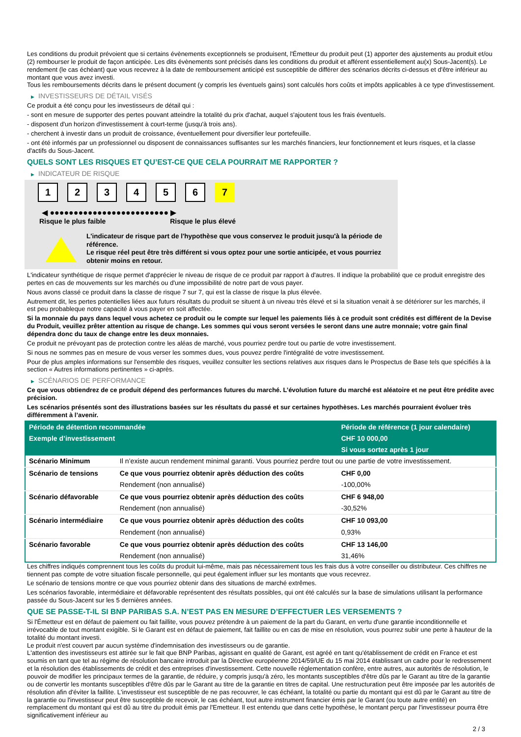Les conditions du produit prévoient que si certains évènements exceptionnels se produisent, l'Émetteur du produit peut (1) apporter des ajustements au produit et/ou (2) rembourser le produit de façon anticipée. Les dits évènements sont précisés dans les conditions du produit et afférent essentiellement au(x) Sous-Jacent(s). Le rendement (le cas échéant) que vous recevrez à la date de remboursement anticipé est susceptible de différer des scénarios décrits ci-dessus et d'être inférieur au montant que vous avez investi.
Tous les remboursements décrits dans le présent document (y compris les éventuels gains) sont calculés hors coûts et impôts applicables à ce type d'investissement.
▶ INVESTISSEURS DE DÉTAIL VISÉS
Ce produit a été conçu pour les investisseurs de détail qui :
- sont en mesure de supporter des pertes pouvant atteindre la totalité du prix d'achat, auquel s'ajoutent tous les frais éventuels.
- disposent d'un horizon d'investissement à court-terme (jusqu'à trois ans).
- cherchent à investir dans un produit de croissance, éventuellement pour diversifier leur portefeuille.
- ont été informés par un professionnel ou disposent de connaissances suffisantes sur les marchés financiers, leur fonctionnement et leurs risques, et la classe d'actifs du Sous-Jacent.
QUELS SONT LES RISQUES ET QU’EST-CE QUE CELA POURRAIT ME RAPPORTER ?
▶ INDICATEUR DE RISQUE
1 2 3 4 5 6 7
◀ ●●●●●●●●●●●●●●●●●●●●●●●●● ▶
Risque le plus faible Risque le plus élevé
L'indicateur de risque part de l'hypothèse que vous conservez le produit jusqu'à la période de référence.
Le risque réel peut être très différent si vous optez pour une sortie anticipée, et vous pourriez obtenir moins en retour.
L'indicateur synthétique de risque permet d'apprécier le niveau de risque de ce produit par rapport à d'autres. Il indique la probabilité que ce produit enregistre des pertes en cas de mouvements sur les marchés ou d'une impossibilité de notre part de vous payer.
Nous avons classé ce produit dans la classe de risque 7 sur 7, qui est la classe de risque la plus élevée.
Autrement dit, les pertes potentielles liées aux futurs résultats du produit se situent à un niveau très élevé et si la situation venait à se détériorer sur les marchés, il est peu probableque notre capacité à vous payer en soit affectée.
Si la monnaie du pays dans lequel vous achetez ce produit ou le compte sur lequel les paiements liés à ce produit sont crédités est différent de la Devise du Produit, veuillez prêter attention au risque de change. Les sommes qui vous seront versées le seront dans une autre monnaie; votre gain final dépendra donc du taux de change entre les deux monnaies.
Ce produit ne prévoyant pas de protection contre les aléas de marché, vous pourriez perdre tout ou partie de votre investissement.
Si nous ne sommes pas en mesure de vous verser les sommes dues, vous pouvez perdre l'intégralité de votre investissement.
Pour de plus amples informations sur l'ensemble des risques, veuillez consulter les sections relatives aux risques dans le Prospectus de Base tels que spécifiés à la section « Autres informations pertinentes » ci-après.
▶ SCÉNARIOS DE PERFORMANCE
Ce que vous obtiendrez de ce produit dépend des performances futures du marché. L’évolution future du marché est aléatoire et ne peut être prédite avec précision.
Les scénarios présentés sont des illustrations basées sur les résultats du passé et sur certaines hypothèses. Les marchés pourraient évoluer très différemment à l’avenir.
| Période de détention recommandée | | Période de référence (1 jour calendaire) |
| Exemple d’investissement | | CHF 10 000,00 |
| | | Si vous sortez après 1 jour |
| Scénario Minimum | Il n’existe aucun rendement minimal garanti. Vous pourriez perdre tout ou une partie de votre investissement. | |
| Scénario de tensions | Ce que vous pourriez obtenir après déduction des coûts | CHF 0,00 |
| | Rendement (non annualisé) | -100,00% |
| Scénario défavorable | Ce que vous pourriez obtenir après déduction des coûts | CHF 6 948,00 |
| | Rendement (non annualisé) | -30,52% |
| Scénario intermédiaire | Ce que vous pourriez obtenir après déduction des coûts | CHF 10 093,00 |
| | Rendement (non annualisé) | 0,93% |
| Scénario favorable | Ce que vous pourriez obtenir après déduction des coûts | CHF 13 146,00 |
| | Rendement (non annualisé) | 31,46% |
Les chiffres indiqués comprennent tous les coûts du produit lui-même, mais pas nécessairement tous les frais dus à votre conseiller ou distributeur. Ces chiffres ne tiennent pas compte de votre situation fiscale personnelle, qui peut également influer sur les montants que vous recevrez.
Le scénario de tensions montre ce que vous pourriez obtenir dans des situations de marché extrêmes.
Les scénarios favorable, intermédiaire et défavorable représentent des résultats possibles, qui ont été calculés sur la base de simulations utilisant la performance passée du Sous-Jacent sur les 5 dernières années.
QUE SE PASSE-T-IL SI BNP PARIBAS S.A. N’EST PAS EN MESURE D’EFFECTUER LES VERSEMENTS ?
Si l'Émetteur est en défaut de paiement ou fait faillite, vous pouvez prétendre à un paiement de la part du Garant, en vertu d'une garantie inconditionnelle et irrévocable de tout montant exigible. Si le Garant est en défaut de paiement, fait faillite ou en cas de mise en résolution, vous pourrez subir une perte à hauteur de la totalité du montant investi.
Le produit n'est couvert par aucun système d'indemnisation des investisseurs ou de garantie.
L'attention des investisseurs est attirée sur le fait que BNP Paribas, agissant en qualité de Garant, est agréé en tant qu'établissement de crédit en France et est soumis en tant que tel au régime de résolution bancaire introduit par la Directive européenne 2014/59/UE du 15 mai 2014 établissant un cadre pour le redressement et la résolution des établissements de crédit et des entreprises d'investissement. Cette nouvelle réglementation confère, entre autres, aux autorités de résolution, le pouvoir de modifier les principaux termes de la garantie, de réduire, y compris jusqu'à zéro, les montants susceptibles d'être dûs par le Garant au titre de la garantie ou de convertir les montants susceptibles d'être dûs par le Garant au titre de la garantie en titres de capital. Une restructuration peut être imposée par les autorités de résolution afin d'éviter la faillite. L'investisseur est susceptible de ne pas recouvrer, le cas échéant, la totalité ou partie du montant qui est dû par le Garant au titre de la garantie ou l'investisseur peut être susceptible de recevoir, le cas échéant, tout autre instrument financier émis par le Garant (ou toute autre entité) en remplacement du montant qui est dû au titre du produit émis par l'Emetteur. Il est entendu que dans cette hypothèse, le montant perçu par l'investisseur pourra être significativement inférieur au
2 / 3